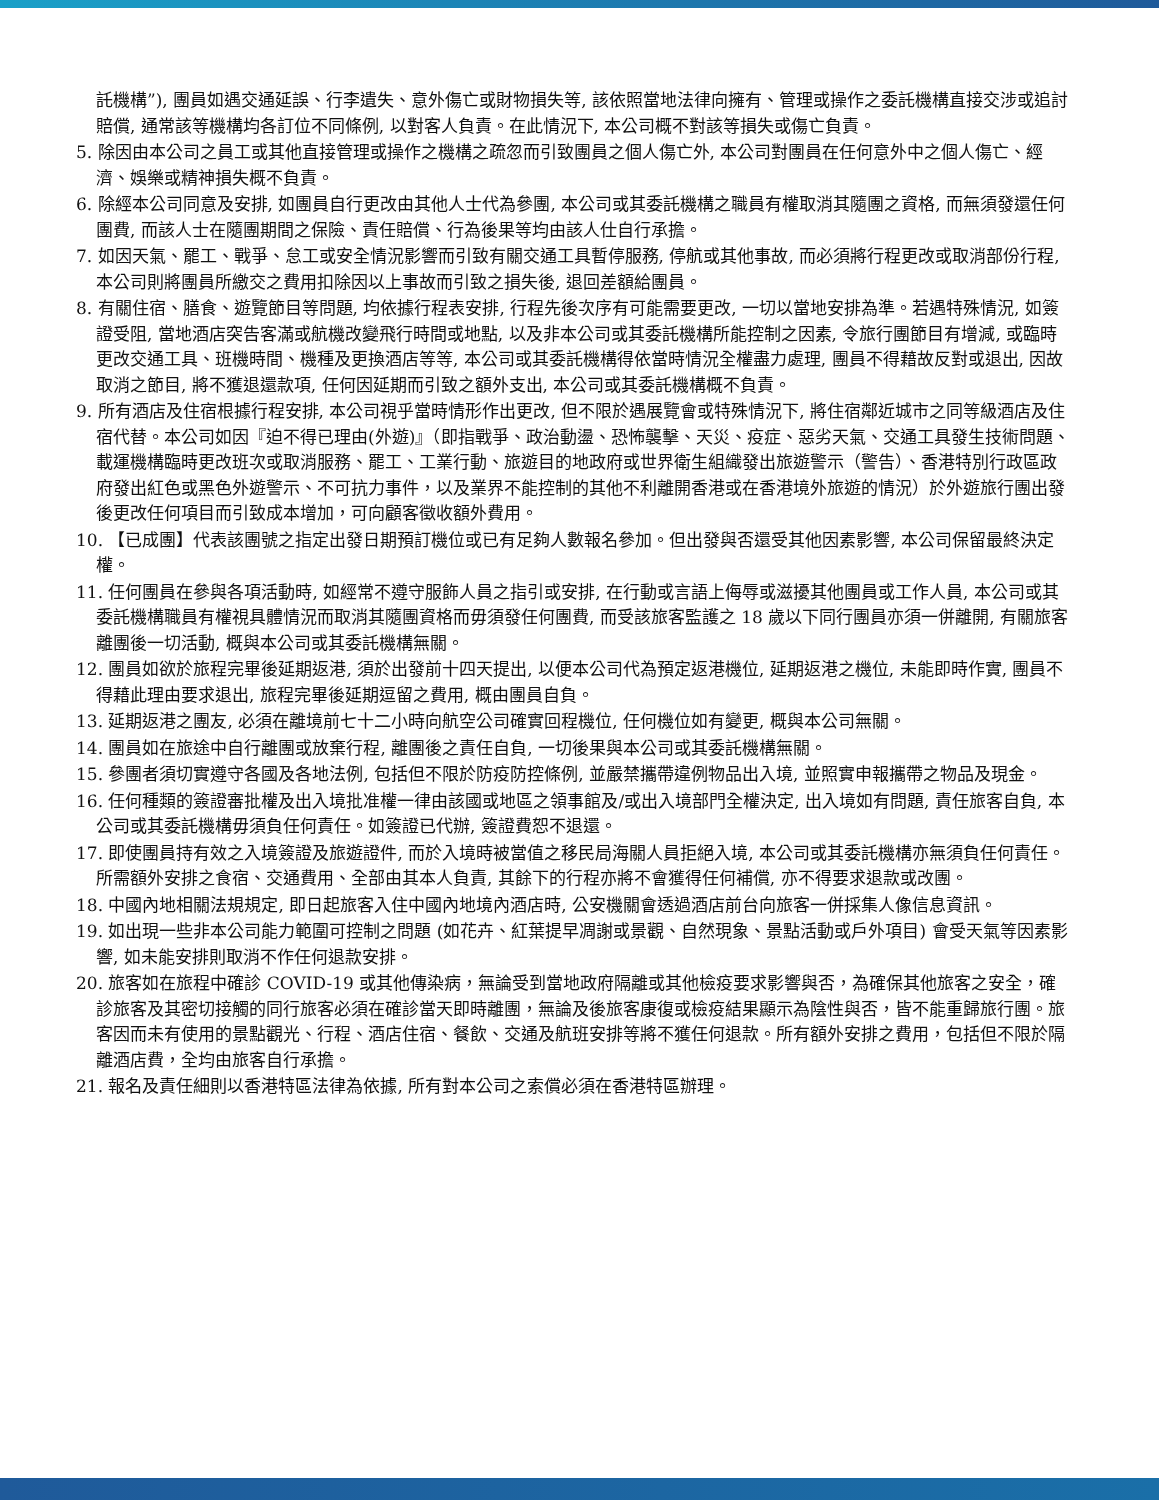託機構”), 團員如遇交通延誤、行李遺失、意外傷亡或財物損失等, 該依照當地法律向擁有、管理或操作之委託機構直接交涉或追討賠償, 通常該等機構均各訂位不同條例, 以對客人負責。在此情況下, 本公司概不對該等損失或傷亡負責。
5. 除因由本公司之員工或其他直接管理或操作之機構之疏忽而引致團員之個人傷亡外, 本公司對團員在任何意外中之個人傷亡、經濟、娛樂或精神損失概不負責。
6. 除經本公司同意及安排, 如團員自行更改由其他人士代為參團, 本公司或其委託機構之職員有權取消其隨團之資格, 而無須發還任何團費, 而該人士在隨團期間之保險、責任賠償、行為後果等均由該人仕自行承擔。
7. 如因天氣、罷工、戰爭、怠工或安全情況影響而引致有關交通工具暫停服務, 停航或其他事故, 而必須將行程更改或取消部份行程, 本公司則將團員所繳交之費用扣除因以上事故而引致之損失後, 退回差額給團員。
8. 有關住宿、膳食、遊覽節目等問題, 均依據行程表安排, 行程先後次序有可能需要更改, 一切以當地安排為準。若遇特殊情況, 如簽證受阻, 當地酒店突告客滿或航機改變飛行時間或地點, 以及非本公司或其委託機構所能控制之因素, 令旅行團節目有增減, 或臨時更改交通工具、班機時間、機種及更換酒店等等, 本公司或其委託機構得依當時情況全權盡力處理, 團員不得藉故反對或退出, 因故取消之節目, 將不獲退還款項, 任何因延期而引致之額外支出, 本公司或其委託機構概不負責。
9. 所有酒店及住宿根據行程安排, 本公司視乎當時情形作出更改, 但不限於遇展覽會或特殊情況下, 將住宿鄰近城市之同等級酒店及住宿代替。本公司如因『迫不得已理由(外遊)』（即指戰爭、政治動盪、恐怖襲擊、天災、疫症、惡劣天氣、交通工具發生技術問題、載運機構臨時更改班次或取消服務、罷工、工業行動、旅遊目的地政府或世界衛生組織發出旅遊警示（警告）、香港特別行政區政府發出紅色或黑色外遊警示、不可抗力事件，以及業界不能控制的其他不利離開香港或在香港境外旅遊的情況）於外遊旅行團出發後更改任何項目而引致成本增加，可向顧客徵收額外費用。
10. 【已成團】代表該團號之指定出發日期預訂機位或已有足夠人數報名參加。但出發與否還受其他因素影響, 本公司保留最終決定權。
11. 任何團員在參與各項活動時, 如經常不遵守服飾人員之指引或安排, 在行動或言語上侮辱或滋擾其他團員或工作人員, 本公司或其委託機構職員有權視具體情況而取消其隨團資格而毋須發任何團費, 而受該旅客監護之 18 歲以下同行團員亦須一併離開, 有關旅客離團後一切活動, 概與本公司或其委託機構無關。
12. 團員如欲於旅程完畢後延期返港, 須於出發前十四天提出, 以便本公司代為預定返港機位, 延期返港之機位, 未能即時作實, 團員不得藉此理由要求退出, 旅程完畢後延期逗留之費用, 概由團員自負。
13. 延期返港之團友, 必須在離境前七十二小時向航空公司確實回程機位, 任何機位如有變更, 概與本公司無關。
14. 團員如在旅途中自行離團或放棄行程, 離團後之責任自負, 一切後果與本公司或其委託機構無關。
15. 參團者須切實遵守各國及各地法例, 包括但不限於防疫防控條例, 並嚴禁攜帶違例物品出入境, 並照實申報攜帶之物品及現金。
16. 任何種類的簽證審批權及出入境批准權一律由該國或地區之領事館及/或出入境部門全權決定, 出入境如有問題, 責任旅客自負, 本公司或其委託機構毋須負任何責任。如簽證已代辦, 簽證費恕不退還。
17. 即使團員持有效之入境簽證及旅遊證件, 而於入境時被當值之移民局海關人員拒絕入境, 本公司或其委託機構亦無須負任何責任。所需額外安排之食宿、交通費用、全部由其本人負責, 其餘下的行程亦將不會獲得任何補償, 亦不得要求退款或改團。
18. 中國內地相關法規規定, 即日起旅客入住中國內地境內酒店時, 公安機關會透過酒店前台向旅客一併採集人像信息資訊。
19. 如出現一些非本公司能力範圍可控制之問題 (如花卉、紅葉提早凋謝或景觀、自然現象、景點活動或戶外項目) 會受天氣等因素影響, 如未能安排則取消不作任何退款安排。
20. 旅客如在旅程中確診 COVID-19 或其他傳染病，無論受到當地政府隔離或其他檢疫要求影響與否，為確保其他旅客之安全，確診旅客及其密切接觸的同行旅客必須在確診當天即時離團，無論及後旅客康復或檢疫結果顯示為陰性與否，皆不能重歸旅行團。旅客因而未有使用的景點觀光、行程、酒店住宿、餐飲、交通及航班安排等將不獲任何退款。所有額外安排之費用，包括但不限於隔離酒店費，全均由旅客自行承擔。
21. 報名及責任細則以香港特區法律為依據, 所有對本公司之索償必須在香港特區辦理。